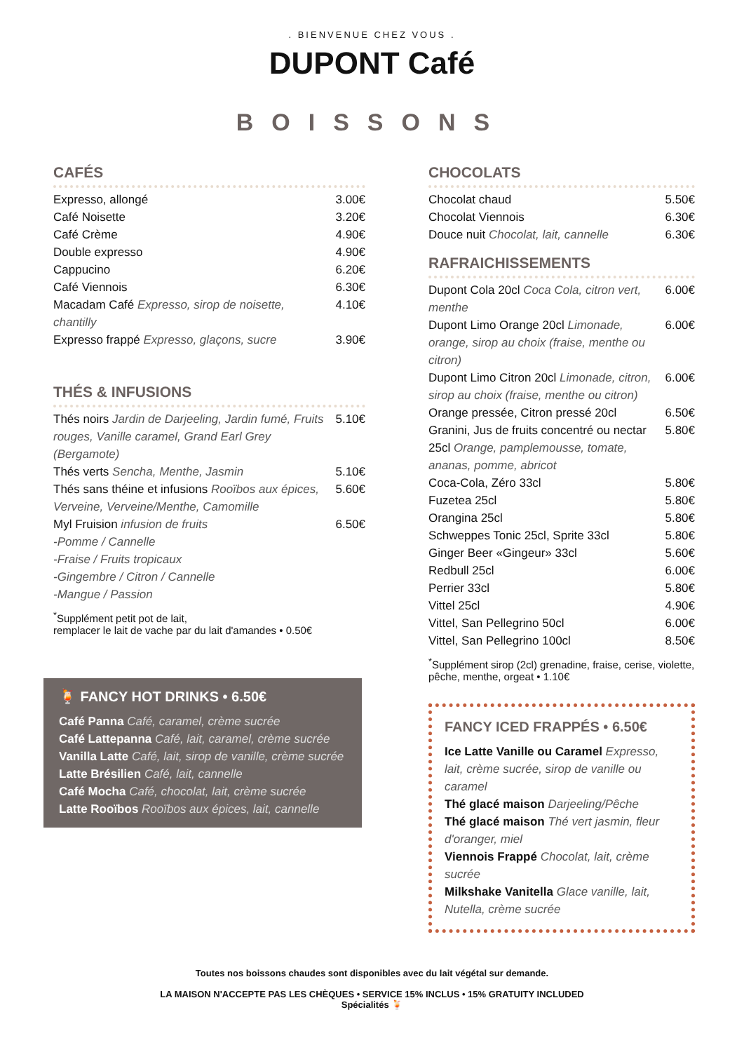. BIENVENUE CHEZ VOUS .
DUPONT Café
BOISSONS
CAFÉS
Expresso, allongé 3.00€
Café Noisette 3.20€
Café Crème 4.90€
Double expresso 4.90€
Cappucino 6.20€
Café Viennois 6.30€
Macadam Café Expresso, sirop de noisette, chantilly 4.10€
Expresso frappé Expresso, glaçons, sucre 3.90€
THÉS & INFUSIONS
Thés noirs Jardin de Darjeeling, Jardin fumé, Fruits rouges, Vanille caramel, Grand Earl Grey (Bergamote) 5.10€
Thés verts Sencha, Menthe, Jasmin 5.10€
Thés sans théine et infusions Rooïbos aux épices, Verveine, Verveine/Menthe, Camomille 5.60€
Myl Fruision infusion de fruits
-Pomme / Cannelle
-Fraise / Fruits tropicaux
-Gingembre / Citron / Cannelle
-Mangue / Passion 6.50€
<sup>*</sup> Supplément petit pot de lait,
remplacer le lait de vache par du lait d'amandes • 0.50€
🍹 FANCY HOT DRINKS • 6.50€
Café Panna Café, caramel, crème sucrée
Café Lattepanna Café, lait, caramel, crème sucrée
Vanilla Latte Café, lait, sirop de vanille, crème sucrée
Latte Brésilien Café, lait, cannelle
Café Mocha Café, chocolat, lait, crème sucrée
Latte Rooïbos Rooïbos aux épices, lait, cannelle
CHOCOLATS
Chocolat chaud 5.50€
Chocolat Viennois 6.30€
Douce nuit Chocolat, lait, cannelle 6.30€
RAFRAICHISSEMENTS
Dupont Cola 20cl Coca Cola, citron vert, menthe 6.00€
Dupont Limo Orange 20cl Limonade, orange, sirop au choix (fraise, menthe ou citron) 6.00€
Dupont Limo Citron 20cl Limonade, citron, sirop au choix (fraise, menthe ou citron) 6.00€
Orange pressée, Citron pressé 20cl 6.50€
Granini, Jus de fruits concentré ou nectar 25cl Orange, pamplemousse, tomate, ananas, pomme, abricot 5.80€
Coca-Cola, Zéro 33cl 5.80€
Fuzetea 25cl 5.80€
Orangina 25cl 5.80€
Schweppes Tonic 25cl, Sprite 33cl 5.80€
Ginger Beer «Gingeur» 33cl 5.60€
Redbull 25cl 6.00€
Perrier 33cl 5.80€
Vittel 25cl 4.90€
Vittel, San Pellegrino 50cl 6.00€
Vittel, San Pellegrino 100cl 8.50€
<sup>*</sup> Supplément sirop (2cl) grenadine, fraise, cerise, violette, pêche, menthe, orgeat • 1.10€
FANCY ICED FRAPPÉS • 6.50€
Ice Latte Vanille ou Caramel Expresso, lait, crème sucrée, sirop de vanille ou caramel
Thé glacé maison Darjeeling/Pêche
Thé glacé maison Thé vert jasmin, fleur d'oranger, miel
Viennois Frappé Chocolat, lait, crème sucrée
Milkshake Vanitella Glace vanille, lait, Nutella, crème sucrée
Toutes nos boissons chaudes sont disponibles avec du lait végétal sur demande.
LA MAISON N'ACCEPTE PAS LES CHÈQUES • SERVICE 15% INCLUS • 15% GRATUITY INCLUDED
Spécialités 🍹